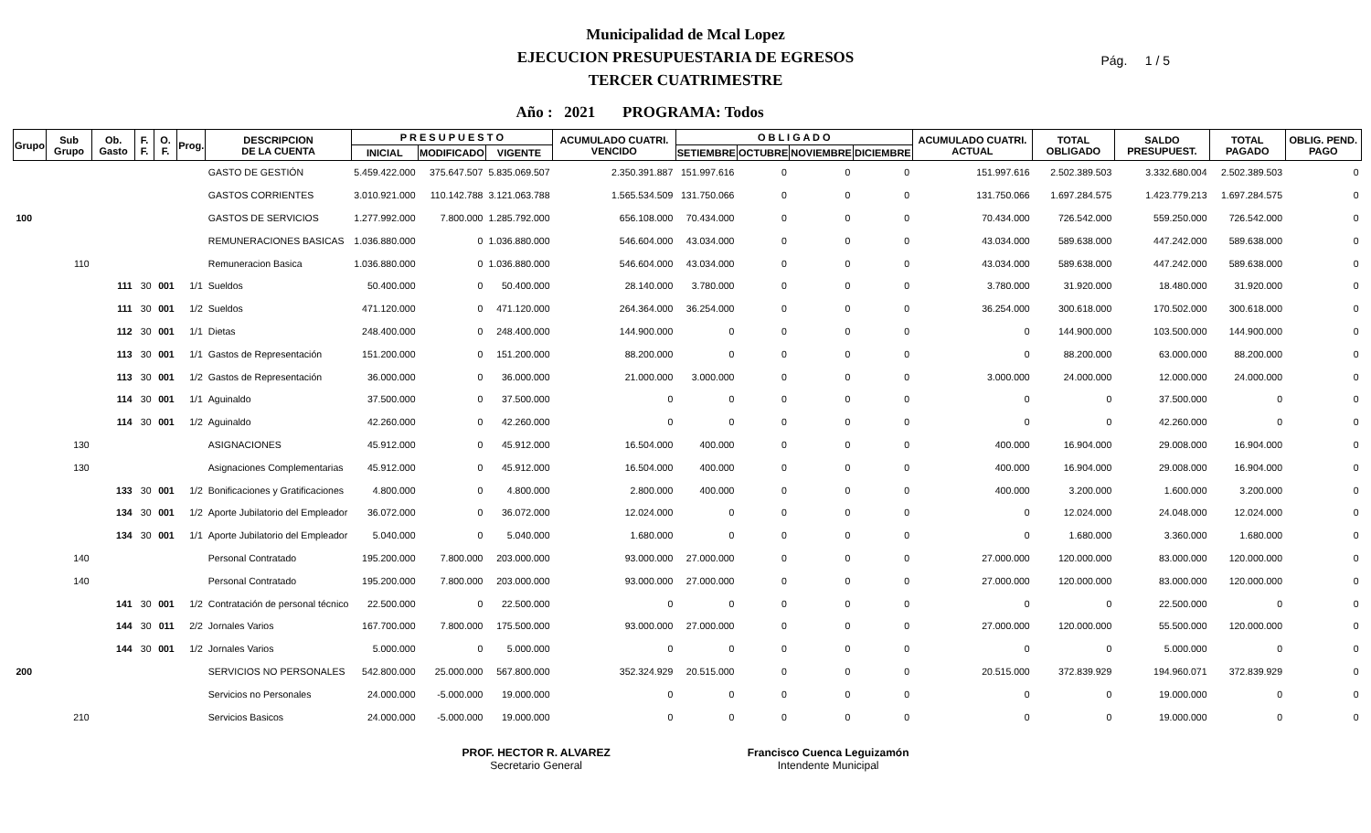Municipalidad de Mcal Lopez
EJECUCION PRESUPUESTARIA DE EGRESOS
TERCER CUATRIMESTRE
Pág. 1 / 5
Año : 2021 PROGRAMA: Todos
| Grupo | Sub Grupo | Ob. Gasto | F. F. | O. F. | Prog. | DESCRIPCION DE LA CUENTA | P R E S U P U E S T O | | | ACUMULADO CUATRI. VENCIDO | O B L I G A D O | | | | ACUMULADO CUATRI. ACTUAL | TOTAL OBLIGADO | SALDO PRESUPUEST. | TOTAL PAGADO | OBLIG. PEND. PAGO |
| --- | --- | --- | --- | --- | --- | --- | --- | --- | --- | --- | --- | --- | --- | --- | --- | --- | --- | --- | --- |
| | | | | | | | INICIAL | MODIFICADO | VIGENTE | | SETIEMBRE | OCTUBRE | NOVIEMBRE | DICIEMBRE | | | | | |
| | | | | | | GASTO DE GESTIÓN | 5.459.422.000 | 375.647.507 | 5.835.069.507 | 2.350.391.887 | 151.997.616 | 0 | 0 | 0 | 151.997.616 | 2.502.389.503 | 3.332.680.004 | 2.502.389.503 | 0 |
| | | | | | | GASTOS CORRIENTES | 3.010.921.000 | 110.142.788 | 3.121.063.788 | 1.565.534.509 | 131.750.066 | 0 | 0 | 0 | 131.750.066 | 1.697.284.575 | 1.423.779.213 | 1.697.284.575 | 0 |
| 100 | | | | | | GASTOS DE SERVICIOS | 1.277.992.000 | 7.800.000 | 1.285.792.000 | 656.108.000 | 70.434.000 | 0 | 0 | 0 | 70.434.000 | 726.542.000 | 559.250.000 | 726.542.000 | 0 |
| | | | | | | REMUNERACIONES BASICAS | 1.036.880.000 | 0 | 1.036.880.000 | 546.604.000 | 43.034.000 | 0 | 0 | 0 | 43.034.000 | 589.638.000 | 447.242.000 | 589.638.000 | 0 |
| | 110 | | | | | Remuneracion Basica | 1.036.880.000 | 0 | 1.036.880.000 | 546.604.000 | 43.034.000 | 0 | 0 | 0 | 43.034.000 | 589.638.000 | 447.242.000 | 589.638.000 | 0 |
| | | 111 | 30 | 001 | 1/1 | Sueldos | 50.400.000 | 0 | 50.400.000 | 28.140.000 | 3.780.000 | 0 | 0 | 0 | 3.780.000 | 31.920.000 | 18.480.000 | 31.920.000 | 0 |
| | | 111 | 30 | 001 | 1/2 | Sueldos | 471.120.000 | 0 | 471.120.000 | 264.364.000 | 36.254.000 | 0 | 0 | 0 | 36.254.000 | 300.618.000 | 170.502.000 | 300.618.000 | 0 |
| | | 112 | 30 | 001 | 1/1 | Dietas | 248.400.000 | 0 | 248.400.000 | 144.900.000 | 0 | 0 | 0 | 0 | 0 | 144.900.000 | 103.500.000 | 144.900.000 | 0 |
| | | 113 | 30 | 001 | 1/1 | Gastos de Representación | 151.200.000 | 0 | 151.200.000 | 88.200.000 | 0 | 0 | 0 | 0 | 0 | 88.200.000 | 63.000.000 | 88.200.000 | 0 |
| | | 113 | 30 | 001 | 1/2 | Gastos de Representación | 36.000.000 | 0 | 36.000.000 | 21.000.000 | 3.000.000 | 0 | 0 | 0 | 3.000.000 | 24.000.000 | 12.000.000 | 24.000.000 | 0 |
| | | 114 | 30 | 001 | 1/1 | Aguinaldo | 37.500.000 | 0 | 37.500.000 | 0 | 0 | 0 | 0 | 0 | 0 | 0 | 37.500.000 | 0 | 0 |
| | | 114 | 30 | 001 | 1/2 | Aguinaldo | 42.260.000 | 0 | 42.260.000 | 0 | 0 | 0 | 0 | 0 | 0 | 0 | 42.260.000 | 0 | 0 |
| | 130 | | | | | ASIGNACIONES | 45.912.000 | 0 | 45.912.000 | 16.504.000 | 400.000 | 0 | 0 | 0 | 400.000 | 16.904.000 | 29.008.000 | 16.904.000 | 0 |
| | 130 | | | | | Asignaciones Complementarias | 45.912.000 | 0 | 45.912.000 | 16.504.000 | 400.000 | 0 | 0 | 0 | 400.000 | 16.904.000 | 29.008.000 | 16.904.000 | 0 |
| | | 133 | 30 | 001 | 1/2 | Bonificaciones y Gratificaciones | 4.800.000 | 0 | 4.800.000 | 2.800.000 | 400.000 | 0 | 0 | 0 | 400.000 | 3.200.000 | 1.600.000 | 3.200.000 | 0 |
| | | 134 | 30 | 001 | 1/2 | Aporte Jubilatorio del Empleador | 36.072.000 | 0 | 36.072.000 | 12.024.000 | 0 | 0 | 0 | 0 | 0 | 12.024.000 | 24.048.000 | 12.024.000 | 0 |
| | | 134 | 30 | 001 | 1/1 | Aporte Jubilatorio del Empleador | 5.040.000 | 0 | 5.040.000 | 1.680.000 | 0 | 0 | 0 | 0 | 0 | 1.680.000 | 3.360.000 | 1.680.000 | 0 |
| | 140 | | | | | Personal Contratado | 195.200.000 | 7.800.000 | 203.000.000 | 93.000.000 | 27.000.000 | 0 | 0 | 0 | 27.000.000 | 120.000.000 | 83.000.000 | 120.000.000 | 0 |
| | 140 | | | | | Personal Contratado | 195.200.000 | 7.800.000 | 203.000.000 | 93.000.000 | 27.000.000 | 0 | 0 | 0 | 27.000.000 | 120.000.000 | 83.000.000 | 120.000.000 | 0 |
| | | 141 | 30 | 001 | 1/2 | Contratación de personal técnico | 22.500.000 | 0 | 22.500.000 | 0 | 0 | 0 | 0 | 0 | 0 | 0 | 22.500.000 | 0 | 0 |
| | | 144 | 30 | 011 | 2/2 | Jornales Varios | 167.700.000 | 7.800.000 | 175.500.000 | 93.000.000 | 27.000.000 | 0 | 0 | 0 | 27.000.000 | 120.000.000 | 55.500.000 | 120.000.000 | 0 |
| | | 144 | 30 | 001 | 1/2 | Jornales Varios | 5.000.000 | 0 | 5.000.000 | 0 | 0 | 0 | 0 | 0 | 0 | 0 | 5.000.000 | 0 | 0 |
| 200 | | | | | | SERVICIOS NO PERSONALES | 542.800.000 | 25.000.000 | 567.800.000 | 352.324.929 | 20.515.000 | 0 | 0 | 0 | 20.515.000 | 372.839.929 | 194.960.071 | 372.839.929 | 0 |
| | | | | | | Servicios no Personales | 24.000.000 | -5.000.000 | 19.000.000 | 0 | 0 | 0 | 0 | 0 | 0 | 0 | 19.000.000 | 0 | 0 |
| | 210 | | | | | Servicios Basicos | 24.000.000 | -5.000.000 | 19.000.000 | 0 | 0 | 0 | 0 | 0 | 0 | 0 | 19.000.000 | 0 | 0 |
PROF. HECTOR R. ALVAREZ
Secretario General
Francisco Cuenca Leguizamón
Intendente Municipal